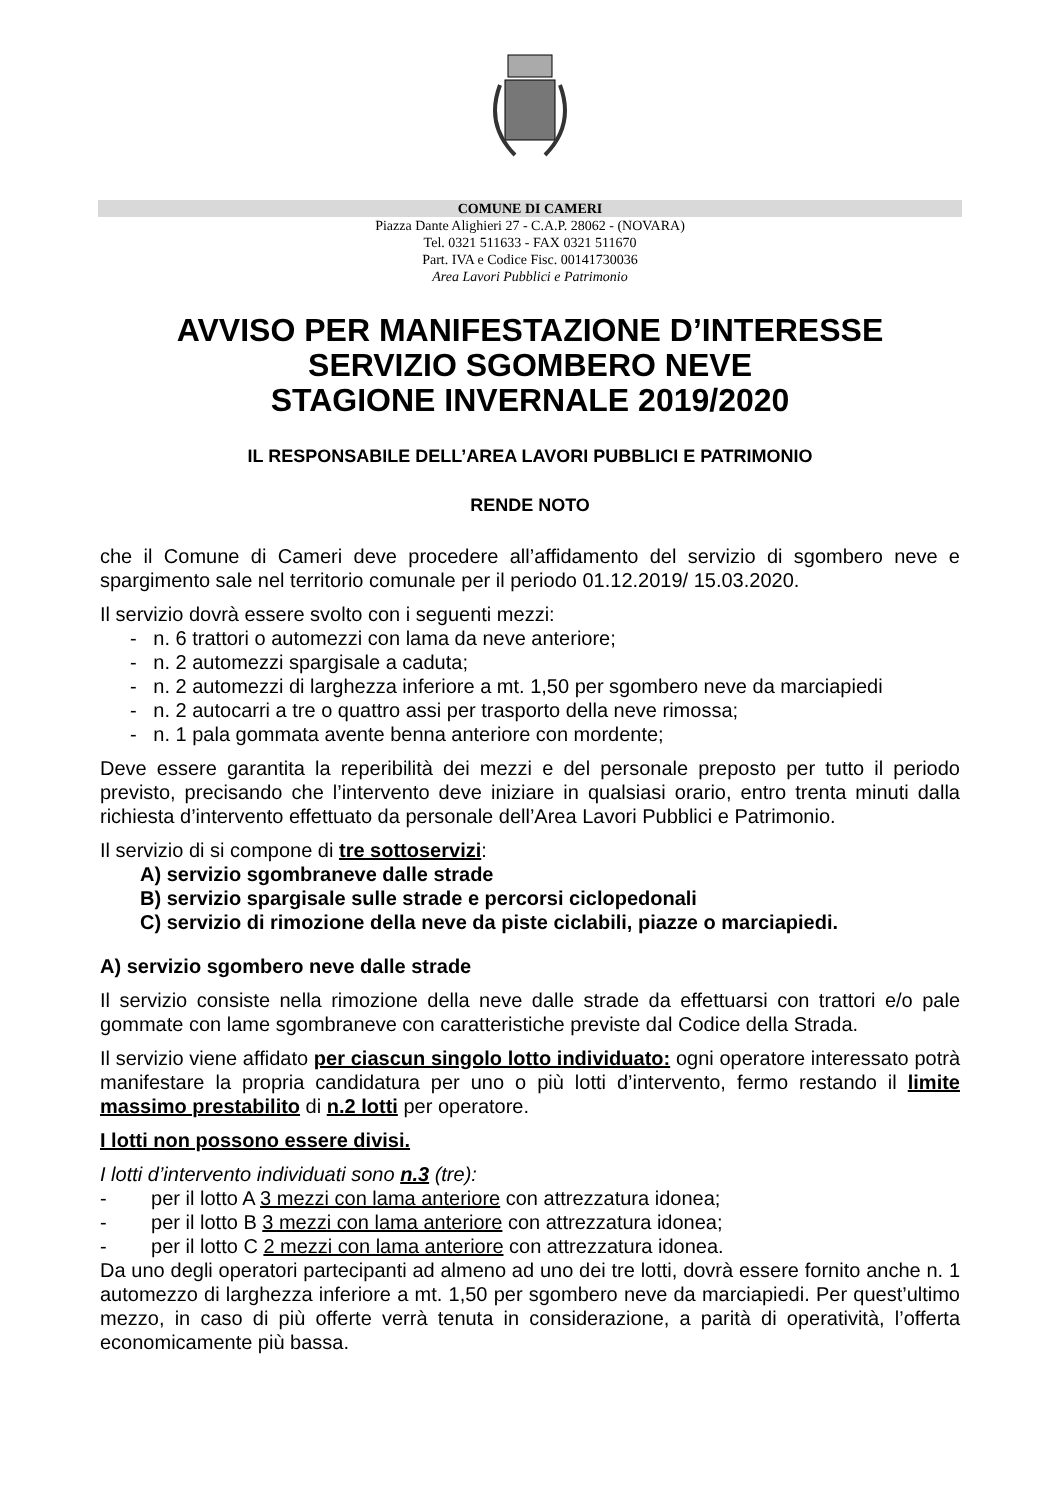COMUNE DI CAMERI
Piazza Dante Alighieri 27 - C.A.P. 28062 - (NOVARA)
Tel. 0321 511633 - FAX 0321 511670
Part. IVA e Codice Fisc. 00141730036
Area Lavori Pubblici e Patrimonio
AVVISO PER MANIFESTAZIONE D’INTERESSE
SERVIZIO SGOMBERO NEVE
STAGIONE INVERNALE 2019/2020
IL RESPONSABILE DELL’AREA LAVORI PUBBLICI E PATRIMONIO
RENDE NOTO
che il Comune di Cameri deve procedere all’affidamento del servizio di sgombero neve e spargimento sale nel territorio comunale per il periodo 01.12.2019/ 15.03.2020.
Il servizio dovrà essere svolto con i seguenti mezzi:
- n. 6 trattori o automezzi con lama da neve anteriore;
- n. 2 automezzi spargisale a caduta;
- n. 2 automezzi di larghezza inferiore a mt. 1,50 per sgombero neve da marciapiedi
- n. 2 autocarri a tre o quattro assi per trasporto della neve rimossa;
- n. 1 pala gommata avente benna anteriore con mordente;
Deve essere garantita la reperibilità dei mezzi e del personale preposto per tutto il periodo previsto, precisando che l’intervento deve iniziare in qualsiasi orario, entro trenta minuti dalla richiesta d’intervento effettuato da personale dell’Area Lavori Pubblici e Patrimonio.
Il servizio di si compone di tre sottoservizi:
A) servizio sgombraneve dalle strade
B) servizio spargisale sulle strade e percorsi ciclopedonali
C) servizio di rimozione della neve da piste ciclabili, piazze o marciapiedi.
A) servizio sgombero neve dalle strade
Il servizio consiste nella rimozione della neve dalle strade da effettuarsi con trattori e/o pale gommate con lame sgombraneve con caratteristiche previste dal Codice della Strada.
Il servizio viene affidato per ciascun singolo lotto individuato: ogni operatore interessato potrà manifestare la propria candidatura per uno o più lotti d’intervento, fermo restando il limite massimo prestabilito di n.2 lotti per operatore.
I lotti non possono essere divisi.
I lotti d’intervento individuati sono n.3 (tre):
- per il lotto A 3 mezzi con lama anteriore con attrezzatura idonea;
- per il lotto B 3 mezzi con lama anteriore con attrezzatura idonea;
- per il lotto C 2 mezzi con lama anteriore con attrezzatura idonea.
Da uno degli operatori partecipanti ad almeno ad uno dei tre lotti, dovrà essere fornito anche n. 1 automezzo di larghezza inferiore a mt. 1,50 per sgombero neve da marciapiedi. Per quest’ultimo mezzo, in caso di più offerte verrà tenuta in considerazione, a parità di operatività, l’offerta economicamente più bassa.